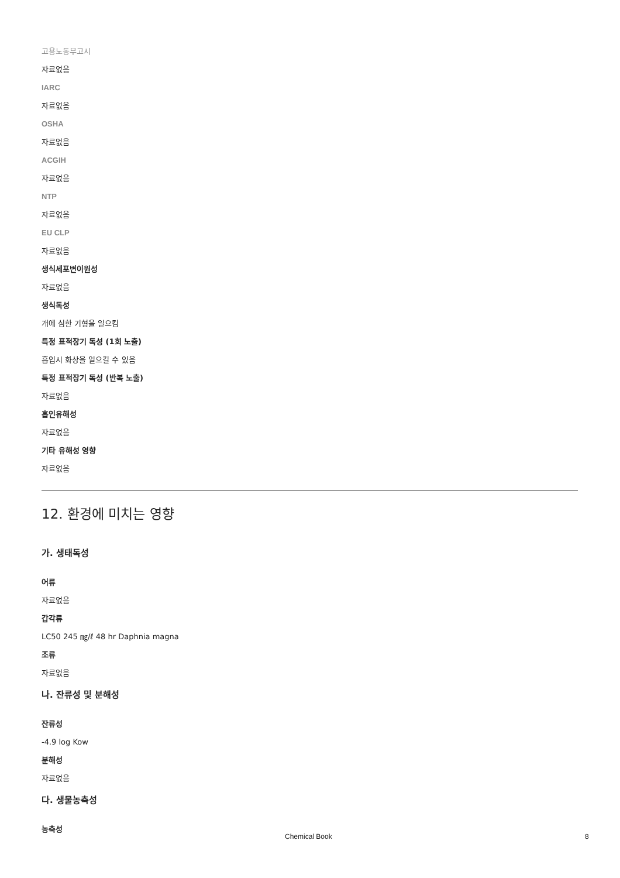고용노동부고시
자료없음
IARC
자료없음
OSHA
자료없음
ACGIH
자료없음
NTP
자료없음
EU CLP
자료없음
생식세포변이원성
자료없음
생식독성
개에 심한 기형을 일으킴
특정 표적장기 독성 (1회 노출)
흡입시 화상을 일으킬 수 있음
특정 표적장기 독성 (반복 노출)
자료없음
흡인유해성
자료없음
기타 유해성 영향
자료없음
12. 환경에 미치는 영향
가. 생태독성
어류
자료없음
갑각류
LC50 245 ㎎/ℓ 48 hr Daphnia magna
조류
자료없음
나. 잔류성 및 분해성
잔류성
-4.9 log Kow
분해성
자료없음
다. 생물농축성
농축성
Chemical Book 8